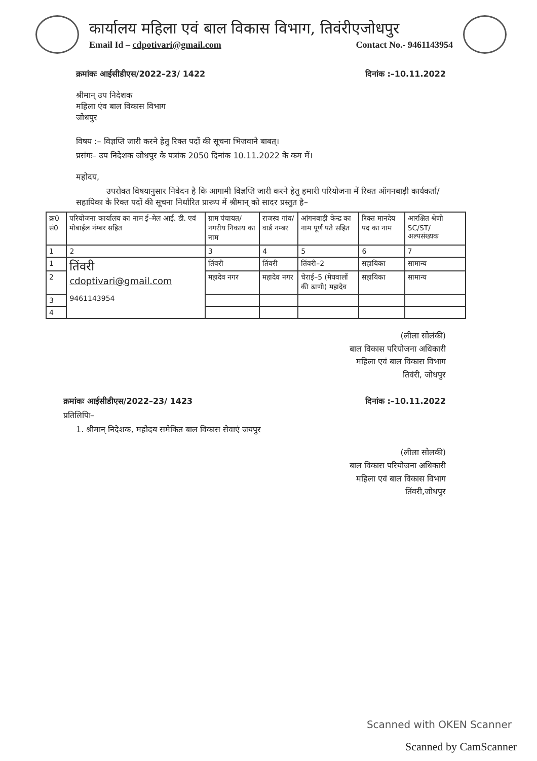कार्यालय महिला एवं बाल विकास विभाग, तिवंरीएजोधपुर
Email Id – cdpotivari@gmail.com Contact No.- 9461143954
क्रमांकः आईसीडीएस/2022–23/ 1422 दिनांक :–10.11.2022
श्रीमान् उप निदेशक
महिला एंव बाल विकास विभाग
जोधपुर
विषय :– विज्ञप्ति जारी करने हेतु रिक्त पदों की सूचना भिजवाने बाबत्।
प्रसंगः– उप निदेशक जोधपुर के पत्रांक 2050 दिनांक 10.11.2022 के कम में।
महोदय,
उपरोक्त विषयानुसार निवेदन है कि आगामी विज्ञप्ति जारी करने हेतु हमारी परियोजना में रिक्त ऑगनबाड़ी कार्यकर्ता/सहायिका के रिक्त पदों की सूचना निर्धारित प्रारूप में श्रीमान् को सादर प्रस्तुत है–
| क्र0 सं0 | परियोजना कार्यालय का नाम ई–मेल आई. डी. एवं मोबाईल नंम्बर सहित | ग्राम पंचायत/नगरीय निकाय का नाम | राजस्व गांव/वार्ड नम्बर | आंगनबाड़ी केन्द्र का नाम पूर्ण पते सहित | रिक्त मानदेय पद का नाम | आरक्षित श्रेणी SC/ST/ अल्पसंख्यक |
| --- | --- | --- | --- | --- | --- | --- |
| 1 | 2 | 3 | 4 | 5 | 6 | 7 |
| 1 | तिंवरी cdoptivari@gmail.com 9461143954 | तिंवरी | तिंवरी | तिंवरी–2 | सहायिका | सामान्य |
| 2 | | महादेव नगर | महादेव नगर | चेराई–5 (मेघवालों की ढाणी) महादेव | सहायिका | सामान्य |
| 3 | | | | | | |
| 4 | | | | | | |
(लीला सोलंकी)
बाल विकास परियोजना अधिकारी
महिला एवं बाल विकास विभाग
तिवंरी, जोधपुर
क्रमांकः आईसीडीएस/2022–23/ 1423 दिनांक :–10.11.2022
प्रतिलिपिः–
1. श्रीमान् निदेशक, महोदय समेकित बाल विकास सेवाएं जयपुर
(लीला सोलकी)
बाल विकास परियोजना अधिकारी
महिला एवं बाल विकास विभाग
तिंवरी,जोधपुर
Scanned with OKEN Scanner
Scanned by CamScanner